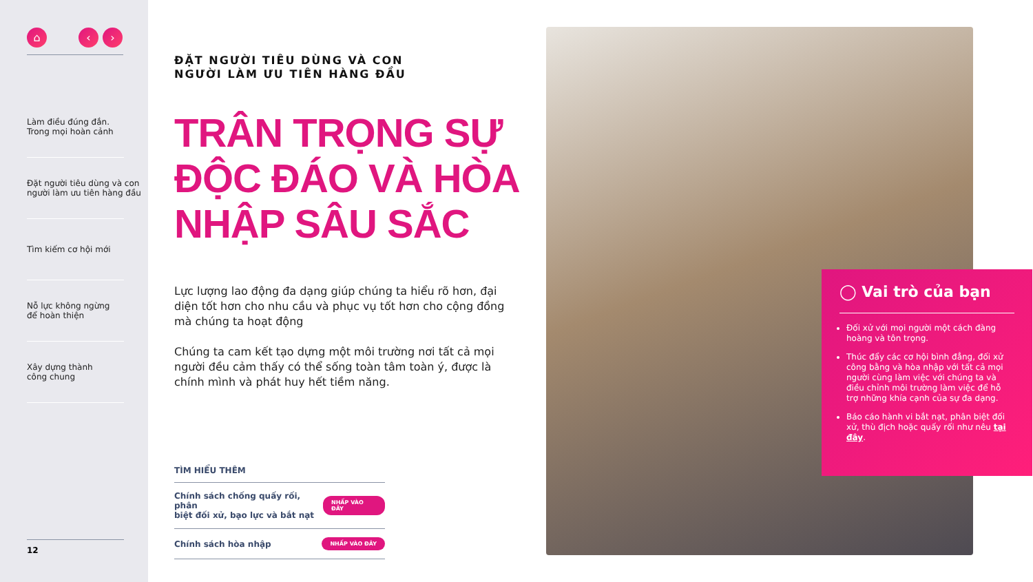⌂ ‹ ›
Làm điều đúng đắn.
Trong mọi hoàn cảnh
Đặt người tiêu dùng và con
người làm ưu tiên hàng đầu
Tìm kiếm cơ hội mới
Nỗ lực không ngừng
để hoàn thiện
Xây dựng thành
công chung
12
ĐẶT NGƯỜI TIÊU DÙNG VÀ CON
NGƯỜI LÀM ƯU TIÊN HÀNG ĐẦU
TRÂN TRỌNG SỰ ĐỘC ĐÁO VÀ HÒA NHẬP SÂU SẮC
Lực lượng lao động đa dạng giúp chúng ta hiểu rõ hơn, đại diện tốt hơn cho nhu cầu và phục vụ tốt hơn cho cộng đồng mà chúng ta hoạt động
Chúng ta cam kết tạo dựng một môi trường nơi tất cả mọi người đều cảm thấy có thể sống toàn tâm toàn ý, được là chính mình và phát huy hết tiềm năng.
TÌM HIỂU THÊM
Chính sách chống quấy rối, phân
biệt đối xử, bạo lực và bắt nạt NHẤP VÀO ĐÂY
Chính sách hòa nhập NHẤP VÀO ĐÂY
◯ Vai trò của bạn
Đối xử với mọi người một cách đàng hoàng và tôn trọng.
Thúc đẩy các cơ hội bình đẳng, đối xử công bằng và hòa nhập với tất cả mọi người cùng làm việc với chúng ta và điều chỉnh môi trường làm việc để hỗ trợ những khía cạnh của sự đa dạng.
Báo cáo hành vi bắt nạt, phân biệt đối xử, thù địch hoặc quấy rối như nêu tại đây.